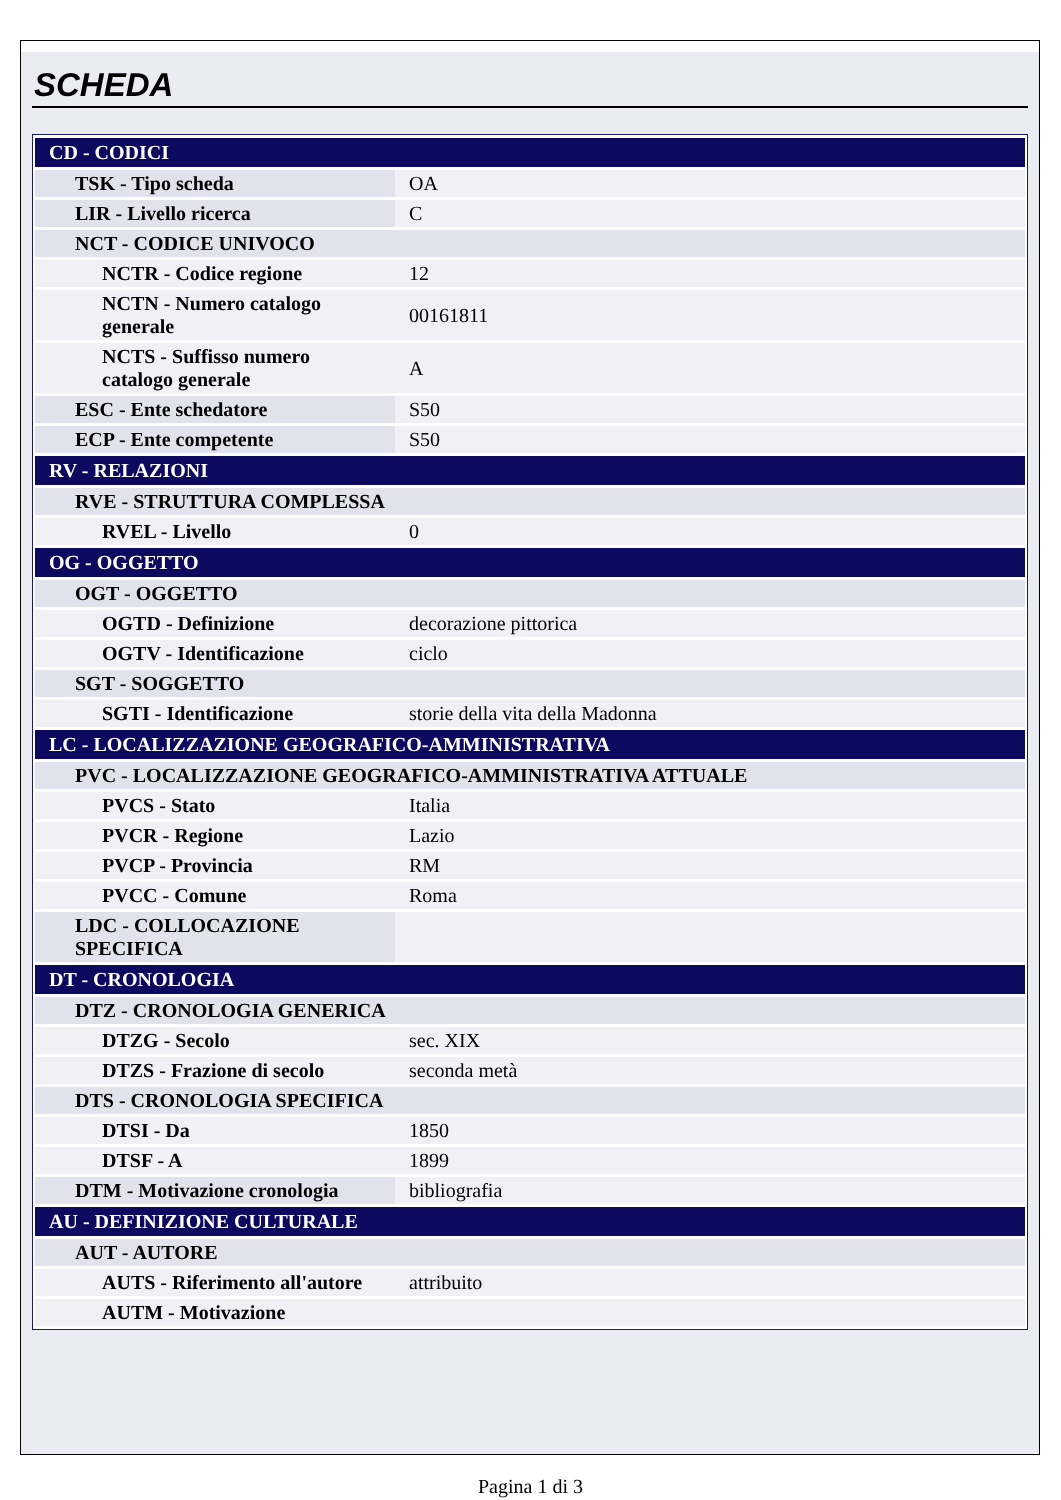SCHEDA
| CD - CODICI | |
| TSK - Tipo scheda | OA |
| LIR - Livello ricerca | C |
| NCT - CODICE UNIVOCO | |
| NCTR - Codice regione | 12 |
| NCTN - Numero catalogo generale | 00161811 |
| NCTS - Suffisso numero catalogo generale | A |
| ESC - Ente schedatore | S50 |
| ECP - Ente competente | S50 |
| RV - RELAZIONI | |
| RVE - STRUTTURA COMPLESSA | |
| RVEL - Livello | 0 |
| OG - OGGETTO | |
| OGT - OGGETTO | |
| OGTD - Definizione | decorazione pittorica |
| OGTV - Identificazione | ciclo |
| SGT - SOGGETTO | |
| SGTI - Identificazione | storie della vita della Madonna |
| LC - LOCALIZZAZIONE GEOGRAFICO-AMMINISTRATIVA | |
| PVC - LOCALIZZAZIONE GEOGRAFICO-AMMINISTRATIVA ATTUALE | |
| PVCS - Stato | Italia |
| PVCR - Regione | Lazio |
| PVCP - Provincia | RM |
| PVCC - Comune | Roma |
| LDC - COLLOCAZIONE SPECIFICA | |
| DT - CRONOLOGIA | |
| DTZ - CRONOLOGIA GENERICA | |
| DTZG - Secolo | sec. XIX |
| DTZS - Frazione di secolo | seconda metà |
| DTS - CRONOLOGIA SPECIFICA | |
| DTSI - Da | 1850 |
| DTSF - A | 1899 |
| DTM - Motivazione cronologia | bibliografia |
| AU - DEFINIZIONE CULTURALE | |
| AUT - AUTORE | |
| AUTS - Riferimento all'autore | attribuito |
| AUTM - Motivazione | |
Pagina 1 di 3